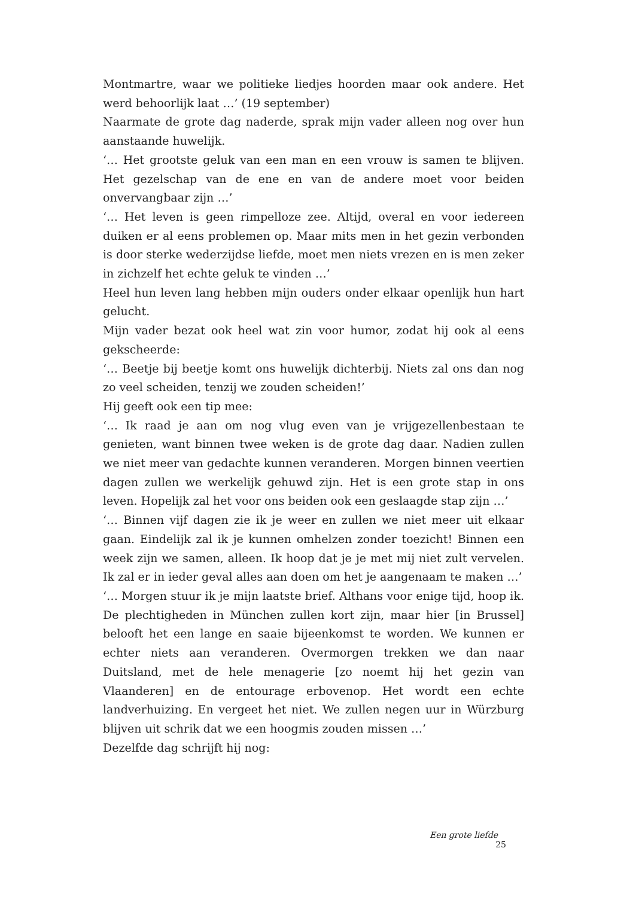Montmartre, waar we politieke liedjes hoorden maar ook andere. Het werd behoorlijk laat …’ (19 september)
Naarmate de grote dag naderde, sprak mijn vader alleen nog over hun aanstaande huwelijk.
‘… Het grootste geluk van een man en een vrouw is samen te blijven. Het gezelschap van de ene en van de andere moet voor beiden onvervangbaar zijn …’
‘… Het leven is geen rimpelloze zee. Altijd, overal en voor iedereen duiken er al eens problemen op. Maar mits men in het gezin verbonden is door sterke wederzijdse liefde, moet men niets vrezen en is men zeker in zichzelf het echte geluk te vinden …’
Heel hun leven lang hebben mijn ouders onder elkaar openlijk hun hart gelucht.
Mijn vader bezat ook heel wat zin voor humor, zodat hij ook al eens gekscheerde:
‘… Beetje bij beetje komt ons huwelijk dichterbij. Niets zal ons dan nog zo veel scheiden, tenzij we zouden scheiden!’
Hij geeft ook een tip mee:
‘… Ik raad je aan om nog vlug even van je vrijgezellenbestaan te genieten, want binnen twee weken is de grote dag daar. Nadien zullen we niet meer van gedachte kunnen veranderen. Morgen binnen veertien dagen zullen we werkelijk gehuwd zijn. Het is een grote stap in ons leven. Hopelijk zal het voor ons beiden ook een geslaagde stap zijn …’
‘… Binnen vijf dagen zie ik je weer en zullen we niet meer uit elkaar gaan. Eindelijk zal ik je kunnen omhelzen zonder toezicht! Binnen een week zijn we samen, alleen. Ik hoop dat je je met mij niet zult vervelen. Ik zal er in ieder geval alles aan doen om het je aangenaam te maken …’
‘… Morgen stuur ik je mijn laatste brief. Althans voor enige tijd, hoop ik. De plechtigheden in München zullen kort zijn, maar hier [in Brussel] belooft het een lange en saaie bijeenkomst te worden. We kunnen er echter niets aan veranderen. Overmorgen trekken we dan naar Duitsland, met de hele menagerie [zo noemt hij het gezin van Vlaanderen] en de entourage erbovenop. Het wordt een echte landverhuizing. En vergeet het niet. We zullen negen uur in Würzburg blijven uit schrik dat we een hoogmis zouden missen …’
Dezelfde dag schrijft hij nog:
Een grote liefde 25